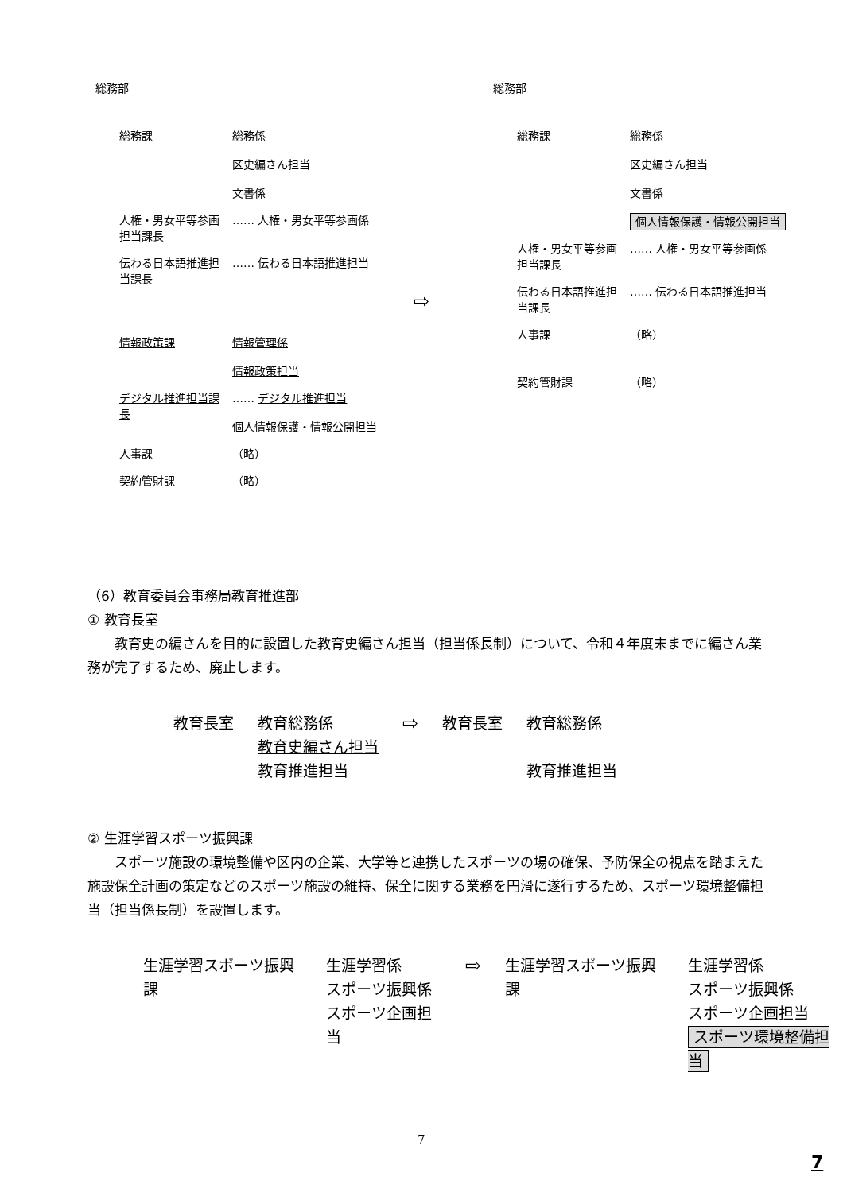総務部
総務課 総務係
区史編さん担当
文書係
人権・男女平等参画担当課長
…… 人権・男女平等参画係
伝わる日本語推進担当課長
…… 伝わる日本語推進担当
情報政策課 情報管理係
情報政策担当
デジタル推進担当課長
…… デジタル推進担当
個人情報保護・情報公開担当
人事課 （略）
契約管財課 （略）
⇨
総務部
総務課 総務係
区史編さん担当
文書係
個人情報保護・情報公開担当
人権・男女平等参画担当課長
…… 人権・男女平等参画係
伝わる日本語推進担当課長
…… 伝わる日本語推進担当
人事課 （略）
契約管財課 （略）
（6）教育委員会事務局教育推進部
① 教育長室
　　教育史の編さんを目的に設置した教育史編さん担当（担当係長制）について、令和４年度末までに編さん業務が完了するため、廃止します。
教育長室 教育総務係
教育史編さん担当
教育推進担当
⇨
教育長室 教育総務係
教育推進担当
② 生涯学習スポーツ振興課
　　スポーツ施設の環境整備や区内の企業、大学等と連携したスポーツの場の確保、予防保全の視点を踏まえた施設保全計画の策定などのスポーツ施設の維持、保全に関する業務を円滑に遂行するため、スポーツ環境整備担当（担当係長制）を設置します。
生涯学習スポーツ振興課 生涯学習係
スポーツ振興係
スポーツ企画担当
⇨
生涯学習スポーツ振興課 生涯学習係
スポーツ振興係
スポーツ企画担当
スポーツ環境整備担当
7
7